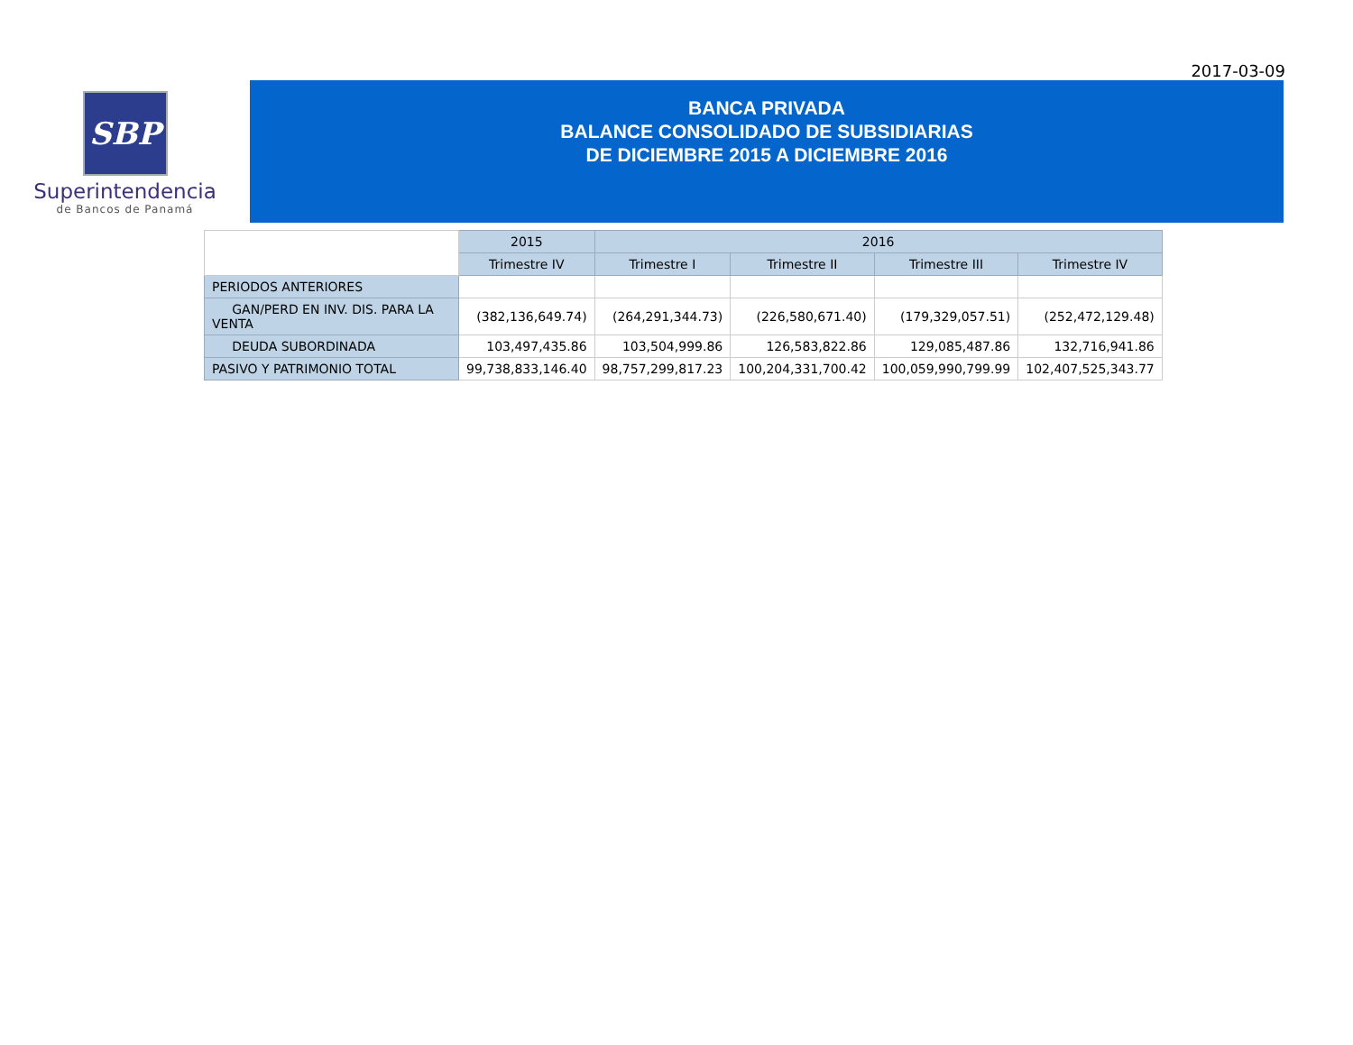2017-03-09
SBP
Superintendencia
de Bancos de Panamá
BANCA PRIVADA
BALANCE CONSOLIDADO DE SUBSIDIARIAS
DE DICIEMBRE 2015 A DICIEMBRE 2016
| | 2015 | 2016 | | | |
| | Trimestre IV | Trimestre I | Trimestre II | Trimestre III | Trimestre IV |
| PERIODOS ANTERIORES | | | | | |
| GAN/PERD EN INV. DIS. PARA LA VENTA | (382,136,649.74) | (264,291,344.73) | (226,580,671.40) | (179,329,057.51) | (252,472,129.48) |
| DEUDA SUBORDINADA | 103,497,435.86 | 103,504,999.86 | 126,583,822.86 | 129,085,487.86 | 132,716,941.86 |
| PASIVO Y PATRIMONIO TOTAL | 99,738,833,146.40 | 98,757,299,817.23 | 100,204,331,700.42 | 100,059,990,799.99 | 102,407,525,343.77 |